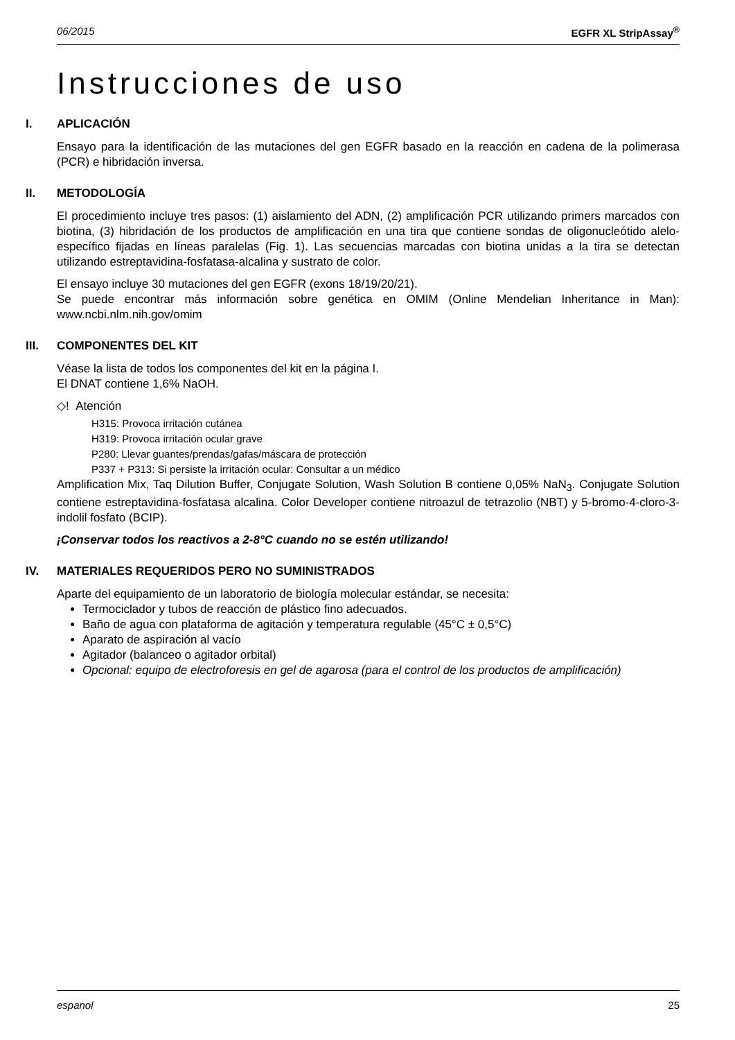06/2015 EGFR XL StripAssay<sup>®</sup>
Instrucciones de uso
I. APLICACIÓN
Ensayo para la identificación de las mutaciones del gen EGFR basado en la reacción en cadena de la polimerasa (PCR) e hibridación inversa.
II. METODOLOGÍA
El procedimiento incluye tres pasos: (1) aislamiento del ADN, (2) amplificación PCR utilizando primers marcados con biotina, (3) hibridación de los productos de amplificación en una tira que contiene sondas de oligonucleótido alelo-específico fijadas en líneas paralelas (Fig. 1). Las secuencias marcadas con biotina unidas a la tira se detectan utilizando estreptavidina-fosfatasa-alcalina y sustrato de color.
El ensayo incluye 30 mutaciones del gen EGFR (exons 18/19/20/21).
Se puede encontrar más información sobre genética en OMIM (Online Mendelian Inheritance in Man): www.ncbi.nlm.nih.gov/omim
III. COMPONENTES DEL KIT
Véase la lista de todos los componentes del kit en la página I.
El DNAT contiene 1,6% NaOH.
◇! Atención
H315: Provoca irritación cutánea
H319: Provoca irritación ocular grave
P280: Llevar guantes/prendas/gafas/máscara de protección
P337 + P313: Si persiste la irritación ocular: Consultar a un médico
Amplification Mix, Taq Dilution Buffer, Conjugate Solution, Wash Solution B contiene 0,05% NaN<sub>3</sub>. Conjugate Solution contiene estreptavidina-fosfatasa alcalina. Color Developer contiene nitroazul de tetrazolio (NBT) y 5-bromo-4-cloro-3-indolil fosfato (BCIP).
¡Conservar todos los reactivos a 2-8°C cuando no se estén utilizando!
IV. MATERIALES REQUERIDOS PERO NO SUMINISTRADOS
Aparte del equipamiento de un laboratorio de biología molecular estándar, se necesita:
Termociclador y tubos de reacción de plástico fino adecuados.
Baño de agua con plataforma de agitación y temperatura regulable (45°C ± 0,5°C)
Aparato de aspiración al vacío
Agitador (balanceo o agitador orbital)
Opcional: equipo de electroforesis en gel de agarosa (para el control de los productos de amplificación)
espanol 25